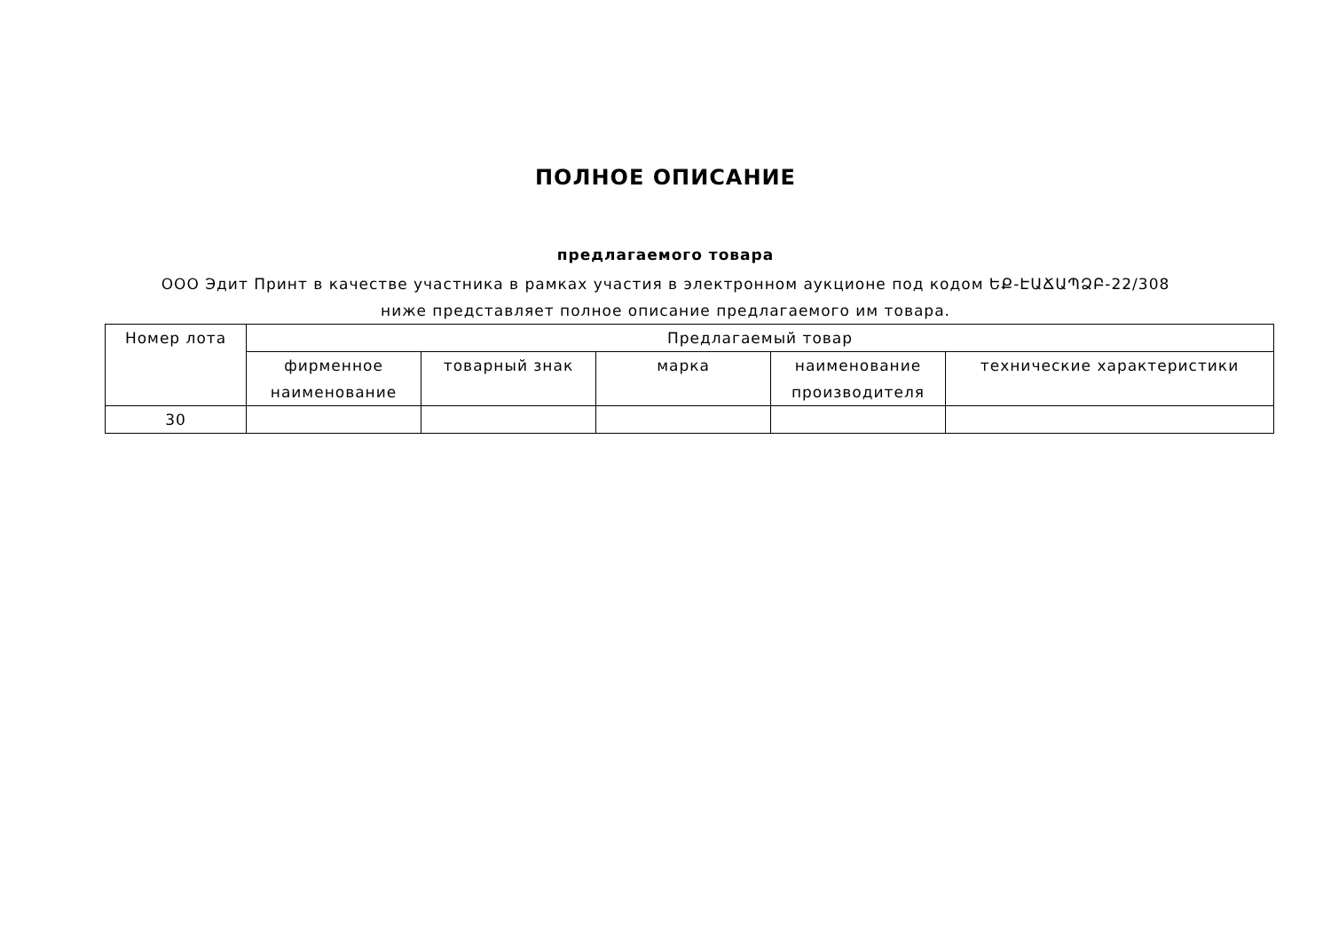ПОЛНОЕ ОПИСАНИЕ
предлагаемого товара
ООО Эдит Принт в качестве участника в рамках участия в электронном аукционе под кодом ԵՔ-ԷԱՃԱՊՁԲ-22/308 ниже представляет полное описание предлагаемого им товара.
| Номер лота | Предлагаемый товар | | | | |
| --- | --- | --- | --- | --- | --- |
| | фирменное наименование | товарный знак | марка | наименование производителя | технические характеристики |
| 30 | | | | | |